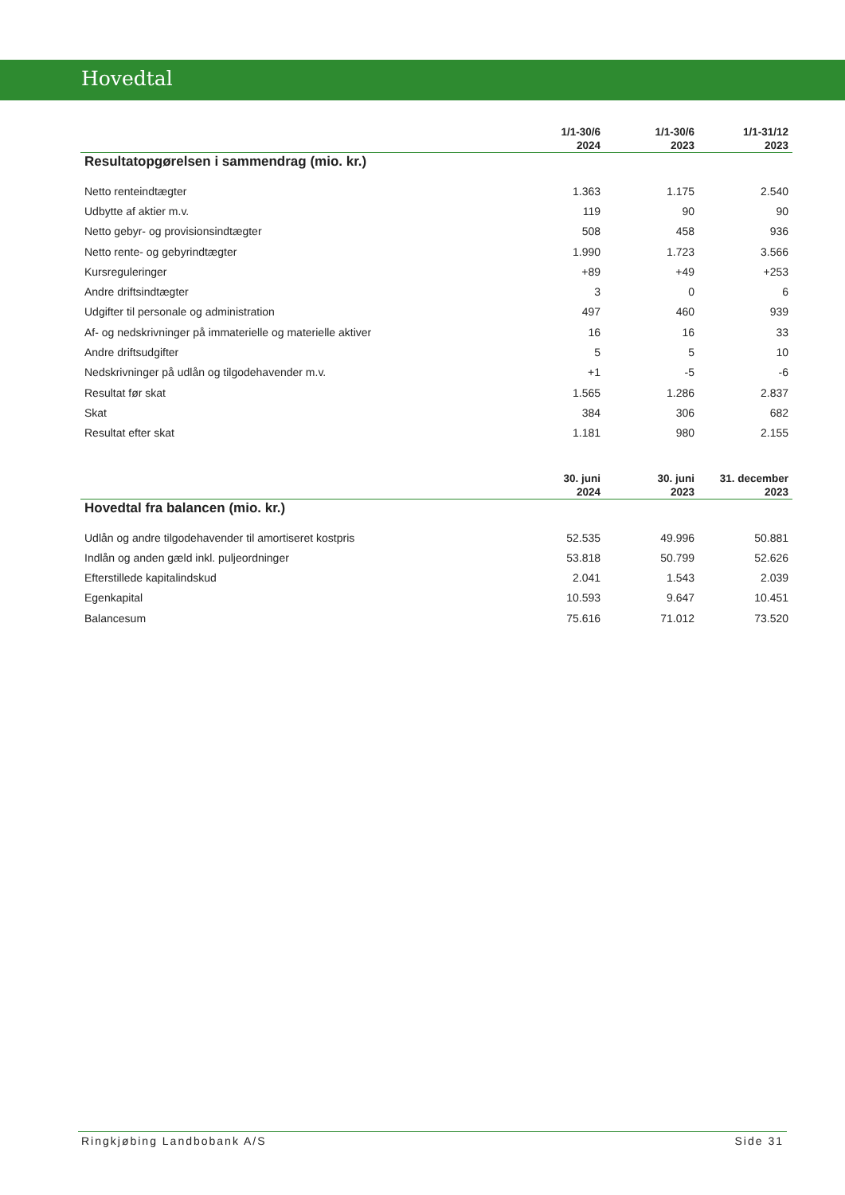Hovedtal
| | 1/1-30/6 2024 | 1/1-30/6 2023 | 1/1-31/12 2023 |
| --- | --- | --- | --- |
| Resultatopgørelsen i sammendrag (mio. kr.) | | | |
| Netto renteindtægter | 1.363 | 1.175 | 2.540 |
| Udbytte af aktier m.v. | 119 | 90 | 90 |
| Netto gebyr- og provisionsindtægter | 508 | 458 | 936 |
| Netto rente- og gebyrindtægter | 1.990 | 1.723 | 3.566 |
| Kursreguleringer | +89 | +49 | +253 |
| Andre driftsindtægter | 3 | 0 | 6 |
| Udgifter til personale og administration | 497 | 460 | 939 |
| Af- og nedskrivninger på immaterielle og materielle aktiver | 16 | 16 | 33 |
| Andre driftsudgifter | 5 | 5 | 10 |
| Nedskrivninger på udlån og tilgodehavender m.v. | +1 | -5 | -6 |
| Resultat før skat | 1.565 | 1.286 | 2.837 |
| Skat | 384 | 306 | 682 |
| Resultat efter skat | 1.181 | 980 | 2.155 |
| | 30. juni 2024 | 30. juni 2023 | 31. december 2023 |
| --- | --- | --- | --- |
| Hovedtal fra balancen (mio. kr.) | | | |
| Udlån og andre tilgodehavender til amortiseret kostpris | 52.535 | 49.996 | 50.881 |
| Indlån og anden gæld inkl. puljeordninger | 53.818 | 50.799 | 52.626 |
| Efterstillede kapitalindskud | 2.041 | 1.543 | 2.039 |
| Egenkapital | 10.593 | 9.647 | 10.451 |
| Balancesum | 75.616 | 71.012 | 73.520 |
Ringkjøbing Landbobank A/S Side 31